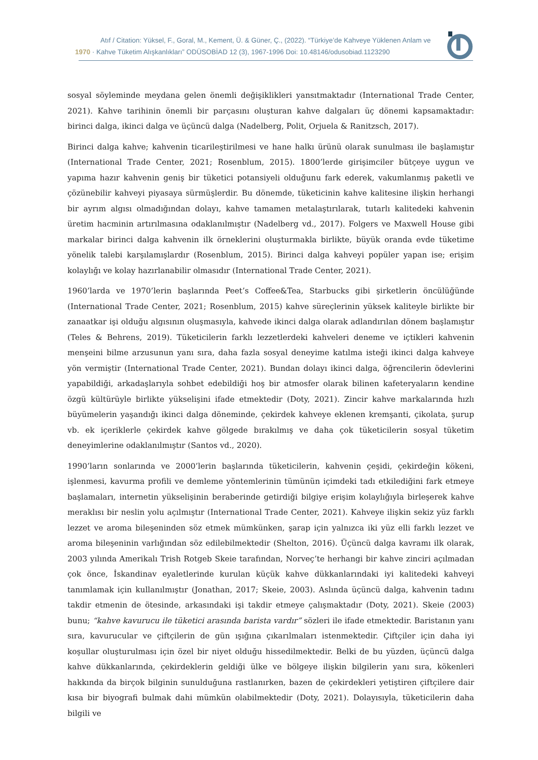Atıf / Citation: Yüksel, F., Goral, M., Kement, Ü. & Güner, Ç., (2022). “Türkiye’de Kahveye Yüklenen Anlam ve
1970 · Kahve Tüketim Alışkanlıkları” ODÜSOBİAD 12 (3), 1967-1996 Doi: 10.48146/odusobiad.1123290
sosyal söyleminde meydana gelen önemli değişiklikleri yansıtmaktadır (International Trade Center, 2021). Kahve tarihinin önemli bir parçasını oluşturan kahve dalgaları üç dönemi kapsamaktadır: birinci dalga, ikinci dalga ve üçüncü dalga (Nadelberg, Polit, Orjuela & Ranitzsch, 2017).
Birinci dalga kahve; kahvenin ticarileştirilmesi ve hane halkı ürünü olarak sunulması ile başlamıştır (International Trade Center, 2021; Rosenblum, 2015). 1800’lerde girişimciler bütçeye uygun ve yapıma hazır kahvenin geniş bir tüketici potansiyeli olduğunu fark ederek, vakumlanmış paketli ve çözünebilir kahveyi piyasaya sürmüşlerdir. Bu dönemde, tüketicinin kahve kalitesine ilişkin herhangi bir ayrım algısı olmadığından dolayı, kahve tamamen metalaştırılarak, tutarlı kalitedeki kahvenin üretim hacminin artırılmasına odaklanılmıştır (Nadelberg vd., 2017). Folgers ve Maxwell House gibi markalar birinci dalga kahvenin ilk örneklerini oluşturmakla birlikte, büyük oranda evde tüketime yönelik talebi karşılamışlardır (Rosenblum, 2015). Birinci dalga kahveyi popüler yapan ise; erişim kolaylığı ve kolay hazırlanabilir olmasıdır (International Trade Center, 2021).
1960’larda ve 1970’lerin başlarında Peet’s Coffee&Tea, Starbucks gibi şirketlerin öncülüğünde (International Trade Center, 2021; Rosenblum, 2015) kahve süreçlerinin yüksek kaliteyle birlikte bir zanaatkar işi olduğu algısının oluşmasıyla, kahvede ikinci dalga olarak adlandırılan dönem başlamıştır (Teles & Behrens, 2019). Tüketicilerin farklı lezzetlerdeki kahveleri deneme ve içtikleri kahvenin menşeini bilme arzusunun yanı sıra, daha fazla sosyal deneyime katılma isteği ikinci dalga kahveye yön vermiştir (International Trade Center, 2021). Bundan dolayı ikinci dalga, öğrencilerin ödevlerini yapabildiği, arkadaşlarıyla sohbet edebildiği hoş bir atmosfer olarak bilinen kafeteryaların kendine özgü kültürüyle birlikte yükselişini ifade etmektedir (Doty, 2021). Zincir kahve markalarında hızlı büyümelerin yaşandığı ikinci dalga döneminde, çekirdek kahveye eklenen kremşanti, çikolata, şurup vb. ek içeriklerle çekirdek kahve gölgede bırakılmış ve daha çok tüketicilerin sosyal tüketim deneyimlerine odaklanılmıştır (Santos vd., 2020).
1990’ların sonlarında ve 2000’lerin başlarında tüketicilerin, kahvenin çeşidi, çekirdeğin kökeni, işlenmesi, kavurma profili ve demleme yöntemlerinin tümünün içimdeki tadı etkilediğini fark etmeye başlamaları, internetin yükselişinin beraberinde getirdiği bilgiye erişim kolaylığıyla birleşerek kahve meraklısı bir neslin yolu açılmıştır (International Trade Center, 2021). Kahveye ilişkin sekiz yüz farklı lezzet ve aroma bileşeninden söz etmek mümkünken, şarap için yalnızca iki yüz elli farklı lezzet ve aroma bileşeninin varlığından söz edilebilmektedir (Shelton, 2016). Üçüncü dalga kavramı ilk olarak, 2003 yılında Amerikalı Trish Rotgeb Skeie tarafından, Norveç’te herhangi bir kahve zinciri açılmadan çok önce, İskandinav eyaletlerinde kurulan küçük kahve dükkanlarındaki iyi kalitedeki kahveyi tanımlamak için kullanılmıştır (Jonathan, 2017; Skeie, 2003). Aslında üçüncü dalga, kahvenin tadını takdir etmenin de ötesinde, arkasındaki işi takdir etmeye çalışmaktadır (Doty, 2021). Skeie (2003) bunu; “kahve kavurucu ile tüketici arasında barista vardır” sözleri ile ifade etmektedir. Baristanın yanı sıra, kavurucular ve çiftçilerin de gün ışığına çıkarılmaları istenmektedir. Çiftçiler için daha iyi koşullar oluşturulması için özel bir niyet olduğu hissedilmektedir. Belki de bu yüzden, üçüncü dalga kahve dükkanlarında, çekirdeklerin geldiği ülke ve bölgeye ilişkin bilgilerin yanı sıra, kökenleri hakkında da birçok bilginin sunulduğuna rastlanırken, bazen de çekirdekleri yetiştiren çiftçilere dair kısa bir biyografi bulmak dahi mümkün olabilmektedir (Doty, 2021). Dolayısıyla, tüketicilerin daha bilgili ve